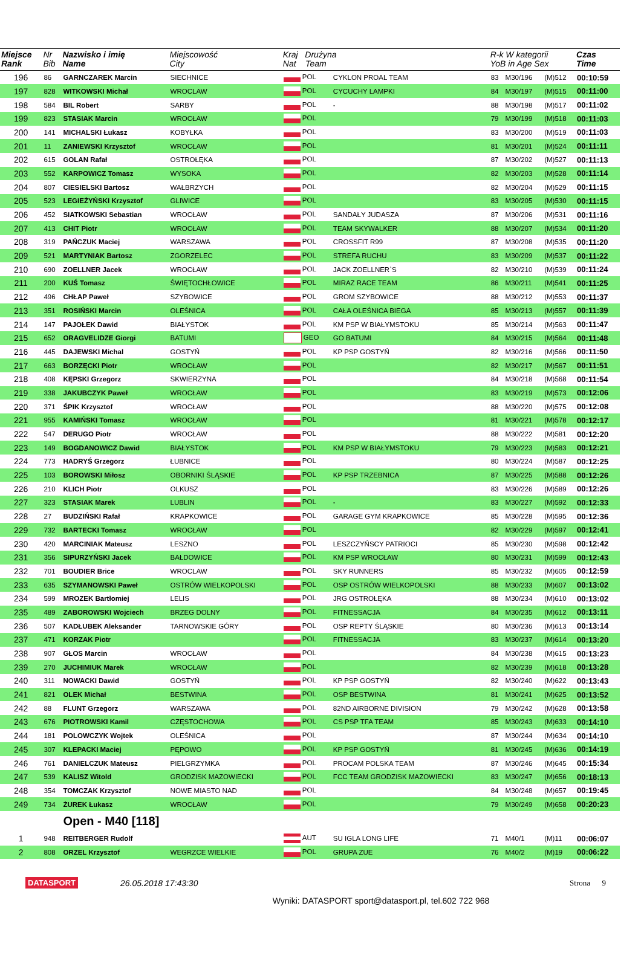| Miejsce Rank | Nr Bib | Nazwisko i imię Name | Miejscowość City | Kraj Drużyna Nat Team | | R-k W kategorii YoB in Age Sex | | | Czas Time |
| --- | --- | --- | --- | --- | --- | --- | --- | --- | --- |
| 196 | 86 | GARNCZAREK Marcin | SIECHNICE | POL | CYKLON PROAL TEAM | 83 | M30/196 | (M)512 | 00:10:59 |
| 197 | 828 | WITKOWSKI Michał | WROCLAW | POL | CYCUCHY LAMPKI | 84 | M30/197 | (M)515 | 00:11:00 |
| 198 | 584 | BIL Robert | SARBY | POL | - | 88 | M30/198 | (M)517 | 00:11:02 |
| 199 | 823 | STASIAK Marcin | WROCŁAW | POL | | 79 | M30/199 | (M)518 | 00:11:03 |
| 200 | 141 | MICHALSKI Łukasz | KOBYŁKA | POL | | 83 | M30/200 | (M)519 | 00:11:03 |
| 201 | 11 | ZANIEWSKI Krzysztof | WROCŁAW | POL | | 81 | M30/201 | (M)524 | 00:11:11 |
| 202 | 615 | GOLAN Rafał | OSTROŁĘKA | POL | | 87 | M30/202 | (M)527 | 00:11:13 |
| 203 | 552 | KARPOWICZ Tomasz | WYSOKA | POL | | 82 | M30/203 | (M)528 | 00:11:14 |
| 204 | 807 | CIESIELSKI Bartosz | WAŁBRZYCH | POL | | 82 | M30/204 | (M)529 | 00:11:15 |
| 205 | 523 | LEGIEŻYŃSKI Krzysztof | GLIWICE | POL | | 83 | M30/205 | (M)530 | 00:11:15 |
| 206 | 452 | SIATKOWSKI Sebastian | WROCŁAW | POL | SANDAŁY JUDASZA | 87 | M30/206 | (M)531 | 00:11:16 |
| 207 | 413 | CHIT Piotr | WROCŁAW | POL | TEAM SKYWALKER | 88 | M30/207 | (M)534 | 00:11:20 |
| 208 | 319 | PAŃCZUK Maciej | WARSZAWA | POL | CROSSFIT R99 | 87 | M30/208 | (M)535 | 00:11:20 |
| 209 | 521 | MARTYNIAK Bartosz | ZGORZELEC | POL | STREFA RUCHU | 83 | M30/209 | (M)537 | 00:11:22 |
| 210 | 690 | ZOELLNER Jacek | WROCŁAW | POL | JACK ZOELLNER`S | 82 | M30/210 | (M)539 | 00:11:24 |
| 211 | 200 | KUŚ Tomasz | ŚWIĘTOCHŁOWICE | POL | MIRAZ RACE TEAM | 86 | M30/211 | (M)541 | 00:11:25 |
| 212 | 496 | CHŁAP Paweł | SZYBOWICE | POL | GROM SZYBOWICE | 88 | M30/212 | (M)553 | 00:11:37 |
| 213 | 351 | ROSIŃSKI Marcin | OLEŚNICA | POL | CAŁA OLEŚNICA BIEGA | 85 | M30/213 | (M)557 | 00:11:39 |
| 214 | 147 | PAJOŁEK Dawid | BIAŁYSTOK | POL | KM PSP W BIAŁYMSTOKU | 85 | M30/214 | (M)563 | 00:11:47 |
| 215 | 652 | ORAGVELIDZE Giorgi | BATUMI | GEO | GO BATUMI | 84 | M30/215 | (M)564 | 00:11:48 |
| 216 | 445 | DAJEWSKI Michal | GOSTYŃ | POL | KP PSP GOSTYŃ | 82 | M30/216 | (M)566 | 00:11:50 |
| 217 | 663 | BORZĘCKI Piotr | WROCŁAW | POL | | 82 | M30/217 | (M)567 | 00:11:51 |
| 218 | 408 | KĘPSKI Grzegorz | SKWIERZYNA | POL | | 84 | M30/218 | (M)568 | 00:11:54 |
| 219 | 338 | JAKUBCZYK Paweł | WROCŁAW | POL | | 83 | M30/219 | (M)573 | 00:12:06 |
| 220 | 371 | ŚPIK Krzysztof | WROCŁAW | POL | | 88 | M30/220 | (M)575 | 00:12:08 |
| 221 | 955 | KAMIŃSKI Tomasz | WROCŁAW | POL | | 81 | M30/221 | (M)578 | 00:12:17 |
| 222 | 547 | DERUGO Piotr | WROCŁAW | POL | | 88 | M30/222 | (M)581 | 00:12:20 |
| 223 | 149 | BOGDANOWICZ Dawid | BIAŁYSTOK | POL | KM PSP W BIAŁYMSTOKU | 79 | M30/223 | (M)583 | 00:12:21 |
| 224 | 773 | HADRYŚ Grzegorz | ŁUBNICE | POL | | 80 | M30/224 | (M)587 | 00:12:25 |
| 225 | 103 | BOROWSKI Miłosz | OBORNIKI ŚLĄSKIE | POL | KP PSP TRZEBNICA | 87 | M30/225 | (M)588 | 00:12:26 |
| 226 | 210 | KLICH Piotr | OLKUSZ | POL | | 83 | M30/226 | (M)589 | 00:12:26 |
| 227 | 323 | STASIAK Marek | LUBLIN | POL | - | 83 | M30/227 | (M)592 | 00:12:33 |
| 228 | 27 | BUDZIŃSKI Rafał | KRAPKOWICE | POL | GARAGE GYM KRAPKOWICE | 85 | M30/228 | (M)595 | 00:12:36 |
| 229 | 732 | BARTECKI Tomasz | WROCŁAW | POL | | 82 | M30/229 | (M)597 | 00:12:41 |
| 230 | 420 | MARCINIAK Mateusz | LESZNO | POL | LESZCZYŃSCY PATRIOCI | 85 | M30/230 | (M)598 | 00:12:42 |
| 231 | 356 | SIPURZYŃSKI Jacek | BAŁDOWICE | POL | KM PSP WROCŁAW | 80 | M30/231 | (M)599 | 00:12:43 |
| 232 | 701 | BOUDIER Brice | WROCLAW | POL | SKY RUNNERS | 85 | M30/232 | (M)605 | 00:12:59 |
| 233 | 635 | SZYMANOWSKI Paweł | OSTRÓW WIELKOPOLSKI | POL | OSP OSTRÓW WIELKOPOLSKI | 88 | M30/233 | (M)607 | 00:13:02 |
| 234 | 599 | MROZEK Bartłomiej | LELIS | POL | JRG OSTROŁĘKA | 88 | M30/234 | (M)610 | 00:13:02 |
| 235 | 489 | ZABOROWSKI Wojciech | BRZEG DOLNY | POL | FITNESSACJA | 84 | M30/235 | (M)612 | 00:13:11 |
| 236 | 507 | KADŁUBEK Aleksander | TARNOWSKIE GÓRY | POL | OSP REPTY ŚLĄSKIE | 80 | M30/236 | (M)613 | 00:13:14 |
| 237 | 471 | KORZAK Piotr | | POL | FITNESSACJA | 83 | M30/237 | (M)614 | 00:13:20 |
| 238 | 907 | GŁOS Marcin | WROCŁAW | POL | | 84 | M30/238 | (M)615 | 00:13:23 |
| 239 | 270 | JUCHIMIUK Marek | WROCŁAW | POL | | 82 | M30/239 | (M)618 | 00:13:28 |
| 240 | 311 | NOWACKI Dawid | GOSTYŃ | POL | KP PSP GOSTYŃ | 82 | M30/240 | (M)622 | 00:13:43 |
| 241 | 821 | OLEK Michał | BESTWINA | POL | OSP BESTWINA | 81 | M30/241 | (M)625 | 00:13:52 |
| 242 | 88 | FLUNT Grzegorz | WARSZAWA | POL | 82ND AIRBORNE DIVISION | 79 | M30/242 | (M)628 | 00:13:58 |
| 243 | 676 | PIOTROWSKI Kamil | CZĘSTOCHOWA | POL | CS PSP TFA TEAM | 85 | M30/243 | (M)633 | 00:14:10 |
| 244 | 181 | POLOWCZYK Wojtek | OLEŚNICA | POL | | 87 | M30/244 | (M)634 | 00:14:10 |
| 245 | 307 | KLEPACKI Maciej | PĘPOWO | POL | KP PSP GOSTYŃ | 81 | M30/245 | (M)636 | 00:14:19 |
| 246 | 761 | DANIELCZUK Mateusz | PIELGRZYMKA | POL | PROCAM POLSKA TEAM | 87 | M30/246 | (M)645 | 00:15:34 |
| 247 | 539 | KALISZ Witold | GRODZISK MAZOWIECKI | POL | FCC TEAM GRODZISK MAZOWIECKI | 83 | M30/247 | (M)656 | 00:18:13 |
| 248 | 354 | TOMCZAK Krzysztof | NOWE MIASTO NAD | POL | | 84 | M30/248 | (M)657 | 00:19:45 |
| 249 | 734 | ŻUREK Łukasz | WROCŁAW | POL | | 79 | M30/249 | (M)658 | 00:20:23 |
| | | Open - M40 [118] | | | | | | | |
| 1 | 948 | REITBERGER Rudolf | | AUT | SU IGLA LONG LIFE | 71 | M40/1 | (M)11 | 00:06:07 |
| 2 | 808 | ORZEL Krzysztof | WEGRZCE WIELKIE | POL | GRUPA ZUE | 76 | M40/2 | (M)19 | 00:06:22 |
DATASPORT 26.05.2018 17:43:30 Strona 9
Wyniki: DATASPORT sport@datasport.pl, tel.602 722 968